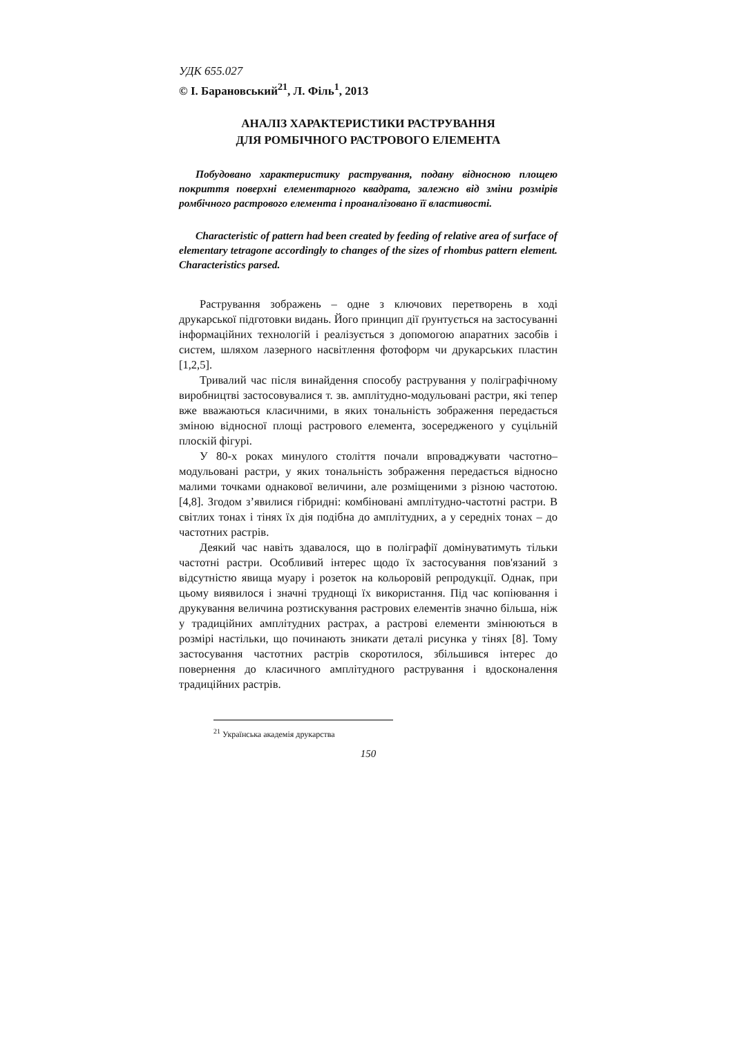УДК 655.027
© І. Барановський<sup>21</sup>, Л. Філь<sup>1</sup>, 2013
АНАЛІЗ ХАРАКТЕРИСТИКИ РАСТРУВАННЯ
ДЛЯ РОМБІЧНОГО РАСТРОВОГО ЕЛЕМЕНТА
Побудовано характеристику растрування, подану відносною площею покриття поверхні елементарного квадрата, залежно від зміни розмірів ромбічного растрового елемента і проаналізовано її властивості.
Characteristic of pattern had been created by feeding of relative area of surface of elementary tetragone accordingly to changes of the sizes of rhombus pattern element. Characteristics parsed.
Растрування зображень – одне з ключових перетворень в ході друкарської підготовки видань. Його принцип дії ґрунтується на застосуванні інформаційних технологій і реалізується з допомогою апаратних засобів і систем, шляхом лазерного насвітлення фотоформ чи друкарських пластин [1,2,5].
Тривалий час після винайдення способу растрування у поліграфічному виробництві застосовувалися т. зв. амплітудно-модульовані растри, які тепер вже вважаються класичними, в яких тональність зображення передається зміною відносної площі растрового елемента, зосередженого у суцільній плоскій фігурі.
У 80-х роках минулого століття почали впроваджувати частотно–модульовані растри, у яких тональність зображення передається відносно малими точками однакової величини, але розміщеними з різною частотою. [4,8]. Згодом з’явилися гібридні: комбіновані амплітудно-частотні растри. В світлих тонах і тінях їх дія подібна до амплітудних, а у середніх тонах – до частотних растрів.
Деякий час навіть здавалося, що в поліграфії домінуватимуть тільки частотні растри. Особливий інтерес щодо їх застосування пов'язаний з відсутністю явища муару і розеток на кольоровій репродукції. Однак, при цьому виявилося і значні труднощі їх використання. Під час копіювання і друкування величина розтискування растрових елементів значно більша, ніж у традиційних амплітудних растрах, а растрові елементи змінюються в розмірі настільки, що починають зникати деталі рисунка у тінях [8]. Тому застосування частотних растрів скоротилося, збільшився інтерес до повернення до класичного амплітудного растрування і вдосконалення традиційних растрів.
<sup>21</sup> Українська академія друкарства
150